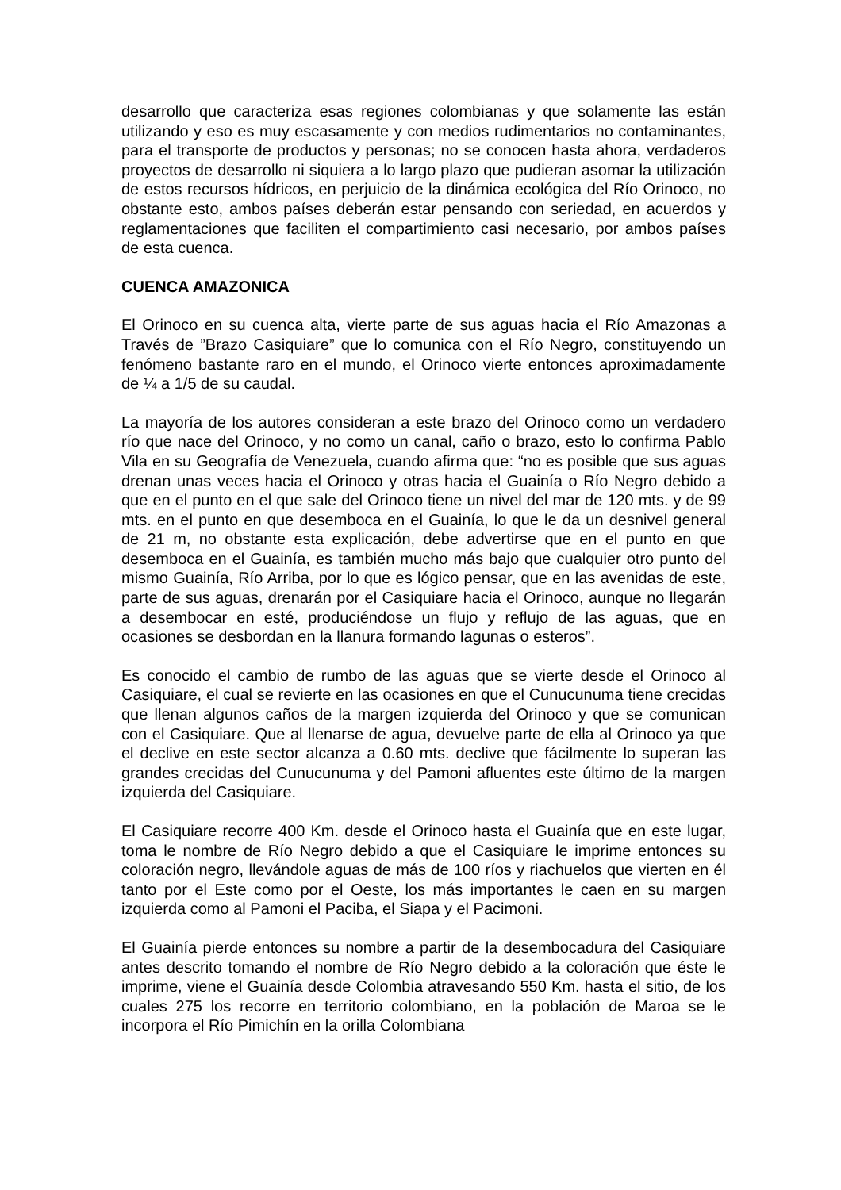desarrollo que caracteriza esas regiones colombianas y que solamente las están utilizando y eso es muy escasamente y con medios rudimentarios no contaminantes, para el transporte de productos y personas; no se conocen hasta ahora, verdaderos proyectos de desarrollo ni siquiera a lo largo plazo que pudieran asomar la utilización de estos recursos hídricos, en perjuicio de la dinámica ecológica del Río Orinoco, no obstante esto, ambos países deberán estar pensando con seriedad, en acuerdos y reglamentaciones que faciliten el compartimiento casi necesario, por ambos países de esta cuenca.
CUENCA AMAZONICA
El Orinoco en su cuenca alta, vierte parte de sus aguas hacia el Río Amazonas a Través de ”Brazo Casiquiare” que lo comunica con el Río Negro, constituyendo un fenómeno bastante raro en el mundo, el Orinoco vierte entonces aproximadamente de ¼ a 1/5 de su caudal.
La mayoría de los autores consideran a este brazo del Orinoco como un verdadero río que nace del Orinoco, y no como un canal, caño o brazo, esto lo confirma Pablo Vila en su Geografía de Venezuela, cuando afirma que: “no es posible que sus aguas drenan unas veces hacia el Orinoco y otras hacia el Guainía o Río Negro debido a que en el punto en el que sale del Orinoco tiene un nivel del mar de 120 mts. y de 99 mts. en el punto en que desemboca en el Guainía, lo que le da un desnivel general de 21 m, no obstante esta explicación, debe advertirse que en el punto en que desemboca en el Guainía, es también mucho más bajo que cualquier otro punto del mismo Guainía, Río Arriba, por lo que es lógico pensar, que en las avenidas de este, parte de sus aguas, drenarán por el Casiquiare hacia el Orinoco, aunque no llegarán a desembocar en esté, produciéndose un flujo y reflujo de las aguas, que en ocasiones se desbordan en la llanura formando lagunas o esteros”.
Es conocido el cambio de rumbo de las aguas que se vierte desde el Orinoco al Casiquiare, el cual se revierte en las ocasiones en que el Cunucunuma tiene crecidas que llenan algunos caños de la margen izquierda del Orinoco y que se comunican con el Casiquiare. Que al llenarse de agua, devuelve parte de ella al Orinoco ya que el declive en este sector alcanza a 0.60 mts. declive que fácilmente lo superan las grandes crecidas del Cunucunuma y del Pamoni afluentes este último de la margen izquierda del Casiquiare.
El Casiquiare recorre 400 Km. desde el Orinoco hasta el Guainía que en este lugar, toma le nombre de Río Negro debido a que el Casiquiare le imprime entonces su coloración negro, llevándole aguas de más de 100 ríos y riachuelos que vierten en él tanto por el Este como por el Oeste, los más importantes le caen en su margen izquierda como al Pamoni el Paciba, el Siapa y el Pacimoni.
El Guainía pierde entonces su nombre a partir de la desembocadura del Casiquiare antes descrito tomando el nombre de Río Negro debido a la coloración que éste le imprime, viene el Guainía desde Colombia atravesando 550 Km. hasta el sitio, de los cuales 275 los recorre en territorio colombiano, en la población de Maroa se le incorpora el Río Pimichín en la orilla Colombiana